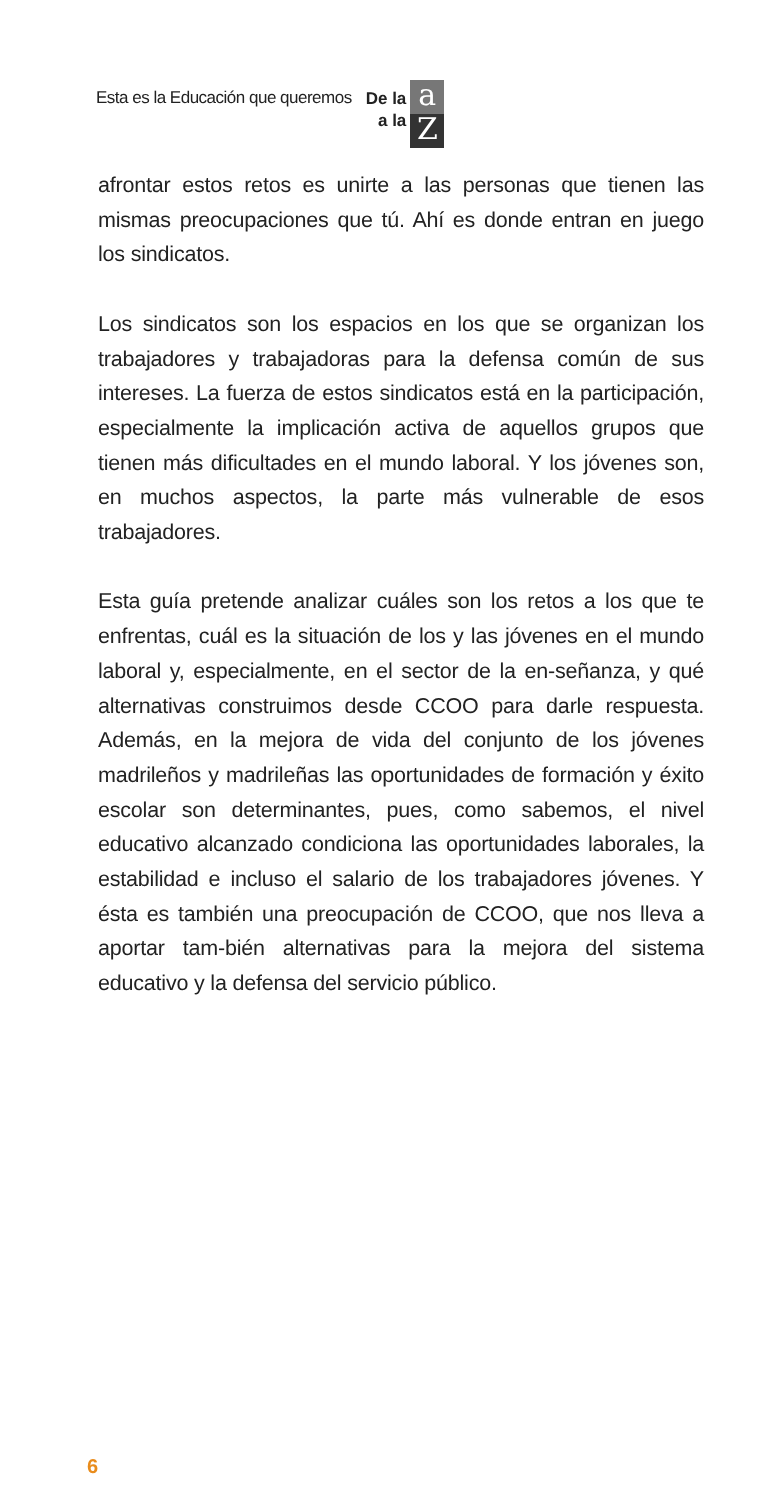Esta es la Educación que queremos De la
a la
a
Z
afrontar estos retos es unirte a las personas que tienen las mismas preocupaciones que tú. Ahí es donde entran en juego los sindicatos.
Los sindicatos son los espacios en los que se organizan los trabajadores y trabajadoras para la defensa común de sus intereses. La fuerza de estos sindicatos está en la participación, especialmente la implicación activa de aquellos grupos que tienen más dificultades en el mundo laboral. Y los jóvenes son, en muchos aspectos, la parte más vulnerable de esos trabajadores.
Esta guía pretende analizar cuáles son los retos a los que te enfrentas, cuál es la situación de los y las jóvenes en el mundo laboral y, especialmente, en el sector de la en-señanza, y qué alternativas construimos desde CCOO para darle respuesta. Además, en la mejora de vida del conjunto de los jóvenes madrileños y madrileñas las oportunidades de formación y éxito escolar son determinantes, pues, como sabemos, el nivel educativo alcanzado condiciona las oportunidades laborales, la estabilidad e incluso el salario de los trabajadores jóvenes. Y ésta es también una preocupación de CCOO, que nos lleva a aportar tam-bién alternativas para la mejora del sistema educativo y la defensa del servicio público.
6